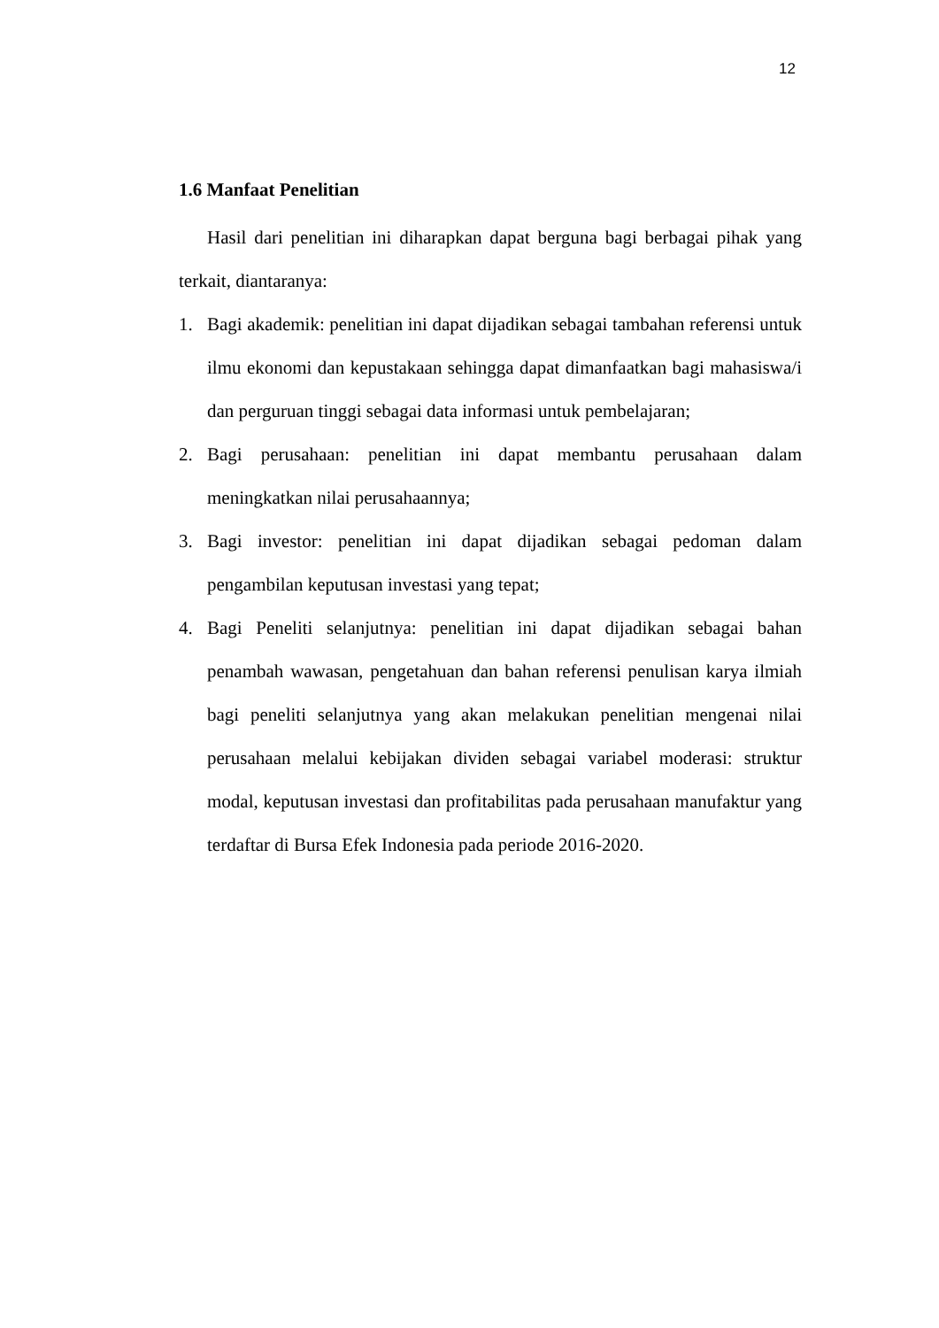12
1.6 Manfaat Penelitian
Hasil dari penelitian ini diharapkan dapat berguna bagi berbagai pihak yang terkait, diantaranya:
1. Bagi akademik: penelitian ini dapat dijadikan sebagai tambahan referensi untuk ilmu ekonomi dan kepustakaan sehingga dapat dimanfaatkan bagi mahasiswa/i dan perguruan tinggi sebagai data informasi untuk pembelajaran;
2. Bagi perusahaan: penelitian ini dapat membantu perusahaan dalam meningkatkan nilai perusahaannya;
3. Bagi investor: penelitian ini dapat dijadikan sebagai pedoman dalam pengambilan keputusan investasi yang tepat;
4. Bagi Peneliti selanjutnya: penelitian ini dapat dijadikan sebagai bahan penambah wawasan, pengetahuan dan bahan referensi penulisan karya ilmiah bagi peneliti selanjutnya yang akan melakukan penelitian mengenai nilai perusahaan melalui kebijakan dividen sebagai variabel moderasi: struktur modal, keputusan investasi dan profitabilitas pada perusahaan manufaktur yang terdaftar di Bursa Efek Indonesia pada periode 2016-2020.